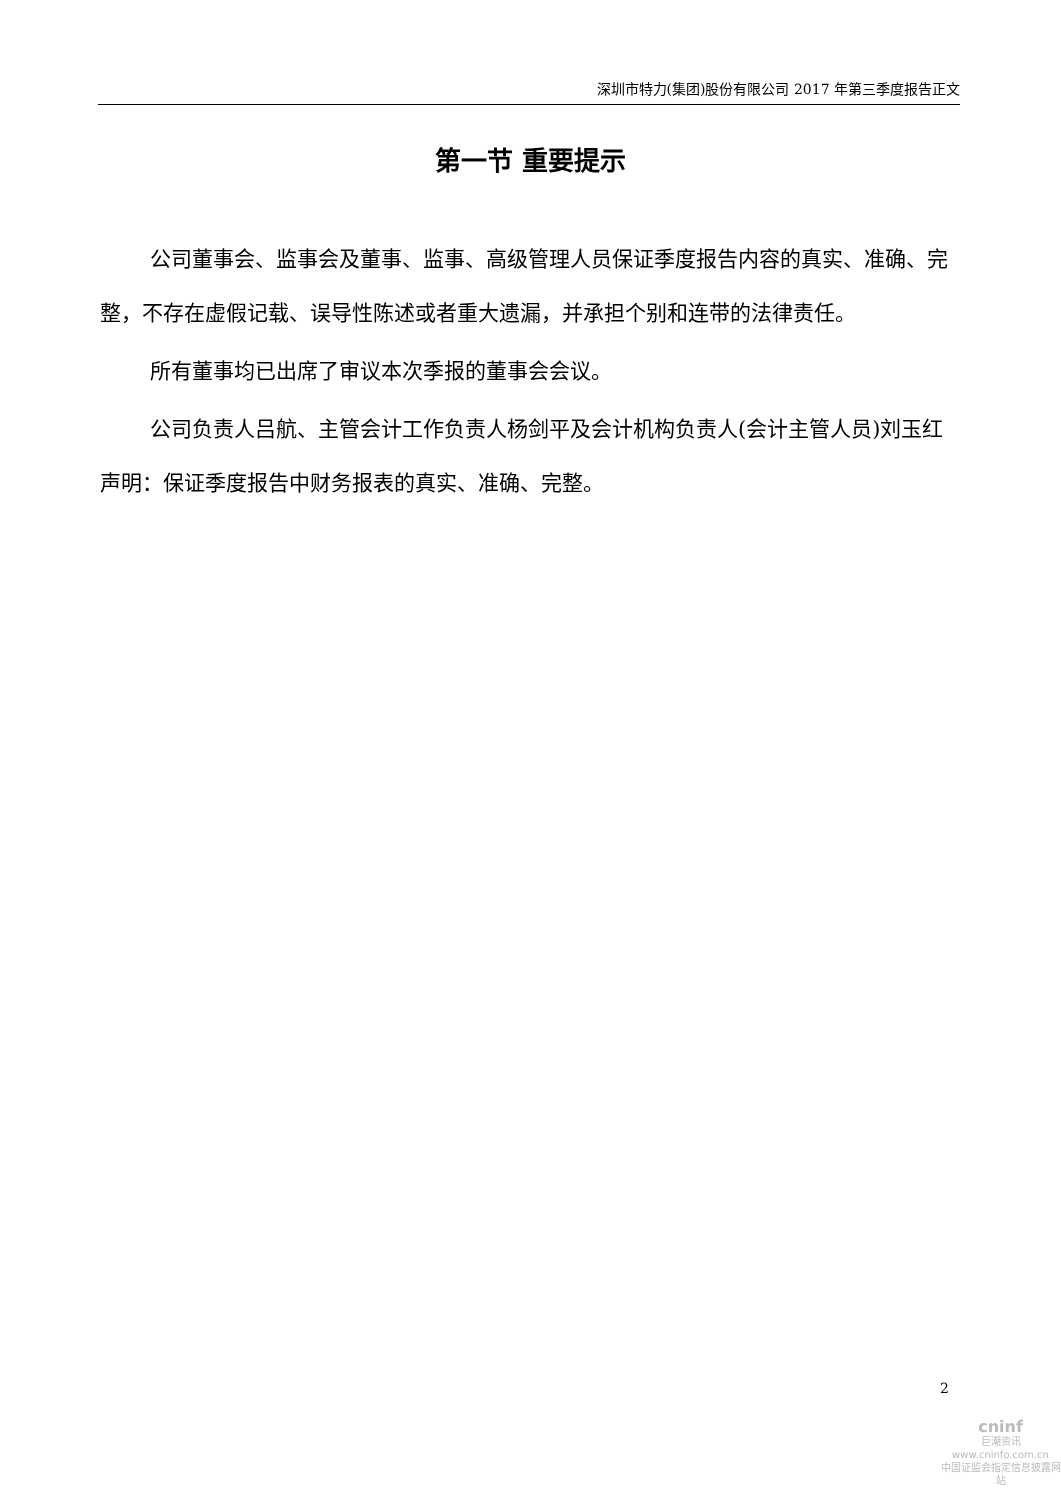深圳市特力(集团)股份有限公司 2017 年第三季度报告正文
第一节 重要提示
公司董事会、监事会及董事、监事、高级管理人员保证季度报告内容的真实、准确、完整，不存在虚假记载、误导性陈述或者重大遗漏，并承担个别和连带的法律责任。
所有董事均已出席了审议本次季报的董事会会议。
公司负责人吕航、主管会计工作负责人杨剑平及会计机构负责人(会计主管人员)刘玉红声明：保证季度报告中财务报表的真实、准确、完整。
2
cninf
巨潮资讯
www.cninfo.com.cn
中国证监会指定信息披露网站